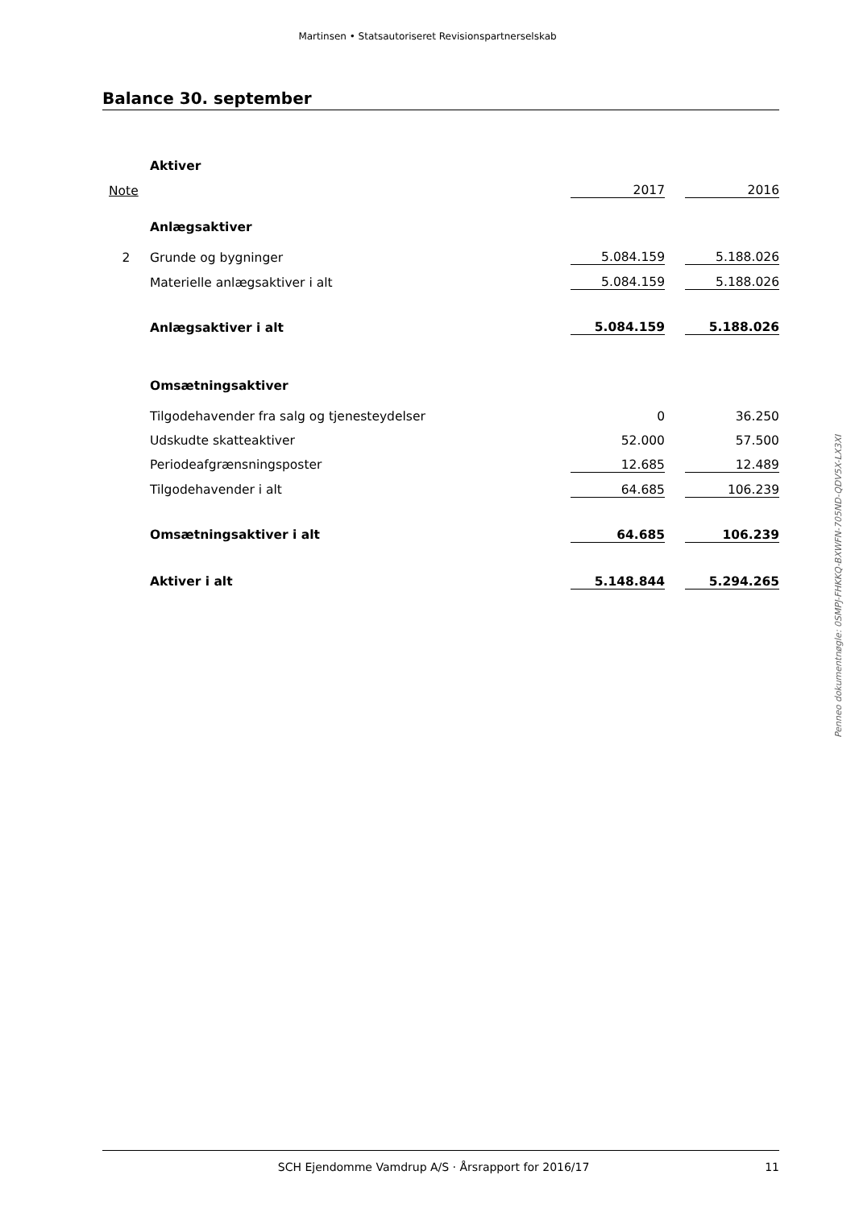Martinsen • Statsautoriseret Revisionspartnerselskab
Balance 30. september
| | Aktiver | | | |
| Note | | 2017 | | 2016 |
| | Anlægsaktiver | | | |
| 2 | Grunde og bygninger | 5.084.159 | | 5.188.026 |
| | Materielle anlægsaktiver i alt | 5.084.159 | | 5.188.026 |
| | Anlægsaktiver i alt | 5.084.159 | | 5.188.026 |
| | Omsætningsaktiver | | | |
| | Tilgodehavender fra salg og tjenesteydelser | 0 | | 36.250 |
| | Udskudte skatteaktiver | 52.000 | | 57.500 |
| | Periodeafgrænsningsposter | 12.685 | | 12.489 |
| | Tilgodehavender i alt | 64.685 | | 106.239 |
| | Omsætningsaktiver i alt | 64.685 | | 106.239 |
| | Aktiver i alt | 5.148.844 | | 5.294.265 |
Penneo dokumentnøgle: 0SMPJ-FHKKQ-BXWFN-705ND-QDV5X-LX3XI
SCH Ejendomme Vamdrup A/S · Årsrapport for 2016/17 11